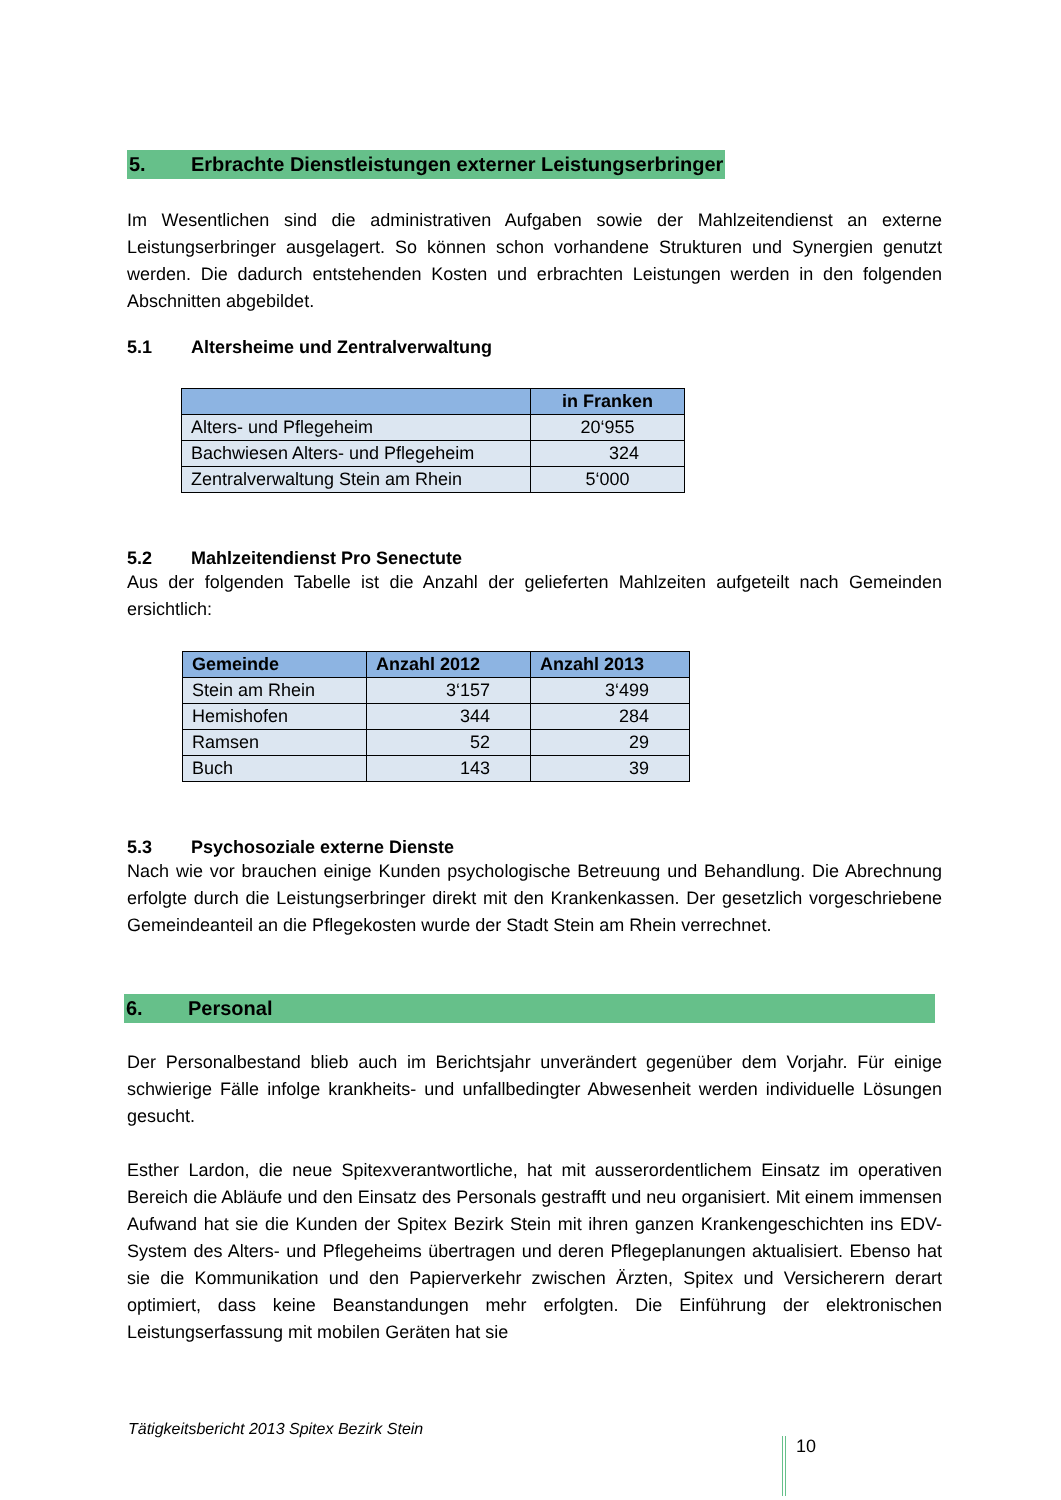5. Erbrachte Dienstleistungen externer Leistungserbringer
Im Wesentlichen sind die administrativen Aufgaben sowie der Mahlzeitendienst an externe Leistungserbringer ausgelagert. So können schon vorhandene Strukturen und Synergien genutzt werden. Die dadurch entstehenden Kosten und erbrachten Leistungen werden in den folgenden Abschnitten abgebildet.
5.1 Altersheime und Zentralverwaltung
| | in Franken |
| --- | --- |
| Alters- und Pflegeheim | 20‘955 |
| Bachwiesen Alters- und Pflegeheim | 324 |
| Zentralverwaltung Stein am Rhein | 5‘000 |
5.2 Mahlzeitendienst Pro Senectute
Aus der folgenden Tabelle ist die Anzahl der gelieferten Mahlzeiten aufgeteilt nach Gemeinden ersichtlich:
| Gemeinde | Anzahl 2012 | Anzahl 2013 |
| --- | --- | --- |
| Stein am Rhein | 3‘157 | 3‘499 |
| Hemishofen | 344 | 284 |
| Ramsen | 52 | 29 |
| Buch | 143 | 39 |
5.3 Psychosoziale externe Dienste
Nach wie vor brauchen einige Kunden psychologische Betreuung und Behandlung. Die Abrechnung erfolgte durch die Leistungserbringer direkt mit den Krankenkassen. Der gesetzlich vorgeschriebene Gemeindeanteil an die Pflegekosten wurde der Stadt Stein am Rhein verrechnet.
6. Personal
Der Personalbestand blieb auch im Berichtsjahr unverändert gegenüber dem Vorjahr. Für einige schwierige Fälle infolge krankheits- und unfallbedingter Abwesenheit werden individuelle Lösungen gesucht.
Esther Lardon, die neue Spitexverantwortliche, hat mit ausserordentlichem Einsatz im operativen Bereich die Abläufe und den Einsatz des Personals gestrafft und neu organisiert. Mit einem immensen Aufwand hat sie die Kunden der Spitex Bezirk Stein mit ihren ganzen Krankengeschichten ins EDV-System des Alters- und Pflegeheims übertragen und deren Pflegeplanungen aktualisiert. Ebenso hat sie die Kommunikation und den Papierverkehr zwischen Ärzten, Spitex und Versicherern derart optimiert, dass keine Beanstandungen mehr erfolgten. Die Einführung der elektronischen Leistungserfassung mit mobilen Geräten hat sie
Tätigkeitsbericht 2013 Spitex Bezirk Stein
10